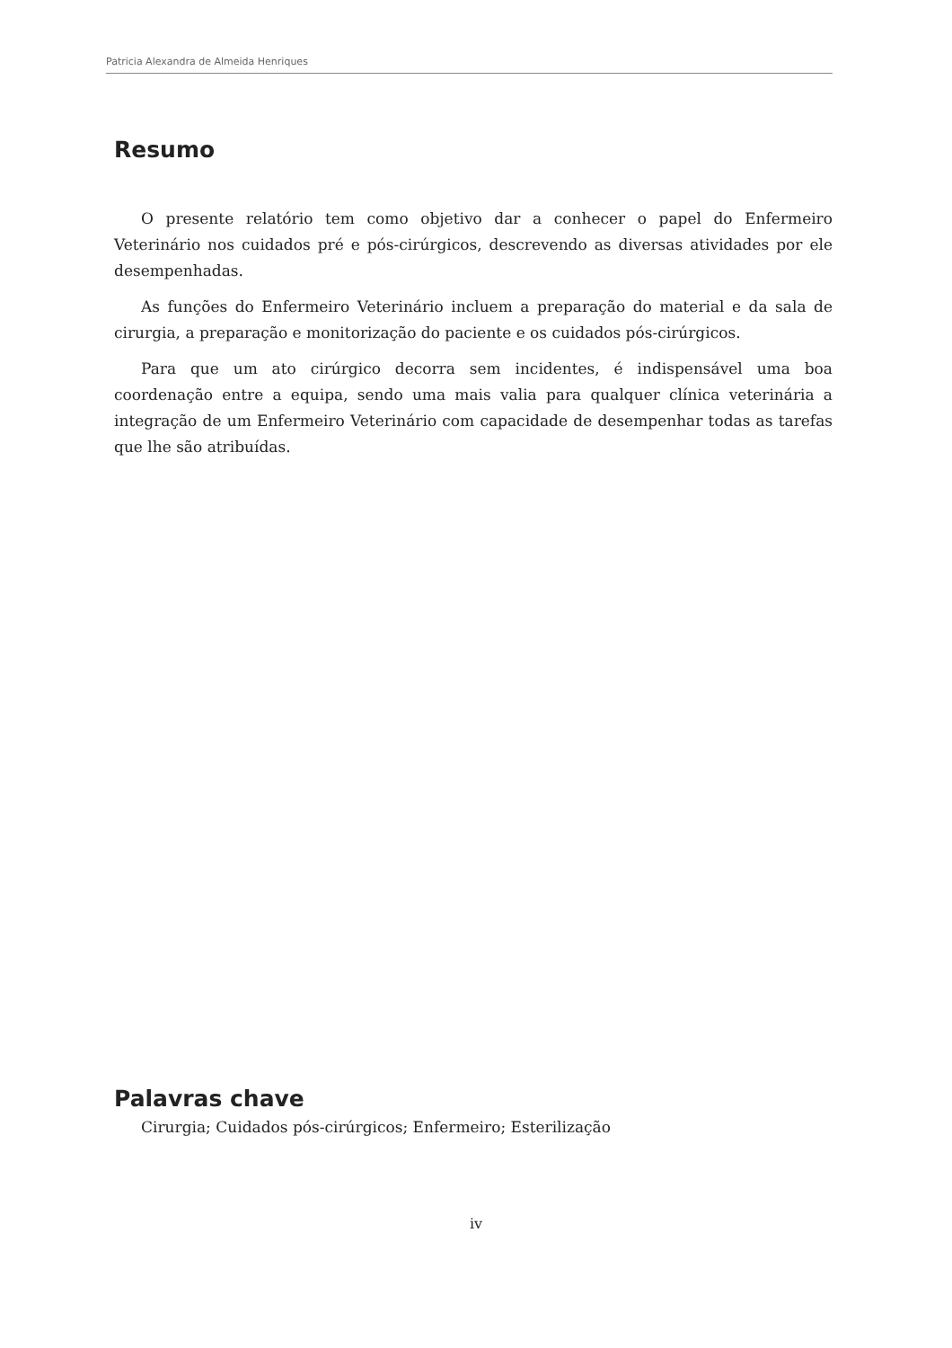Patricia Alexandra de Almeida Henriques
Resumo
O presente relatório tem como objetivo dar a conhecer o papel do Enfermeiro Veterinário nos cuidados pré e pós-cirúrgicos, descrevendo as diversas atividades por ele desempenhadas.
As funções do Enfermeiro Veterinário incluem a preparação do material e da sala de cirurgia, a preparação e monitorização do paciente e os cuidados pós-cirúrgicos.
Para que um ato cirúrgico decorra sem incidentes, é indispensável uma boa coordenação entre a equipa, sendo uma mais valia para qualquer clínica veterinária a integração de um Enfermeiro Veterinário com capacidade de desempenhar todas as tarefas que lhe são atribuídas.
Palavras chave
Cirurgia; Cuidados pós-cirúrgicos; Enfermeiro; Esterilização
iv